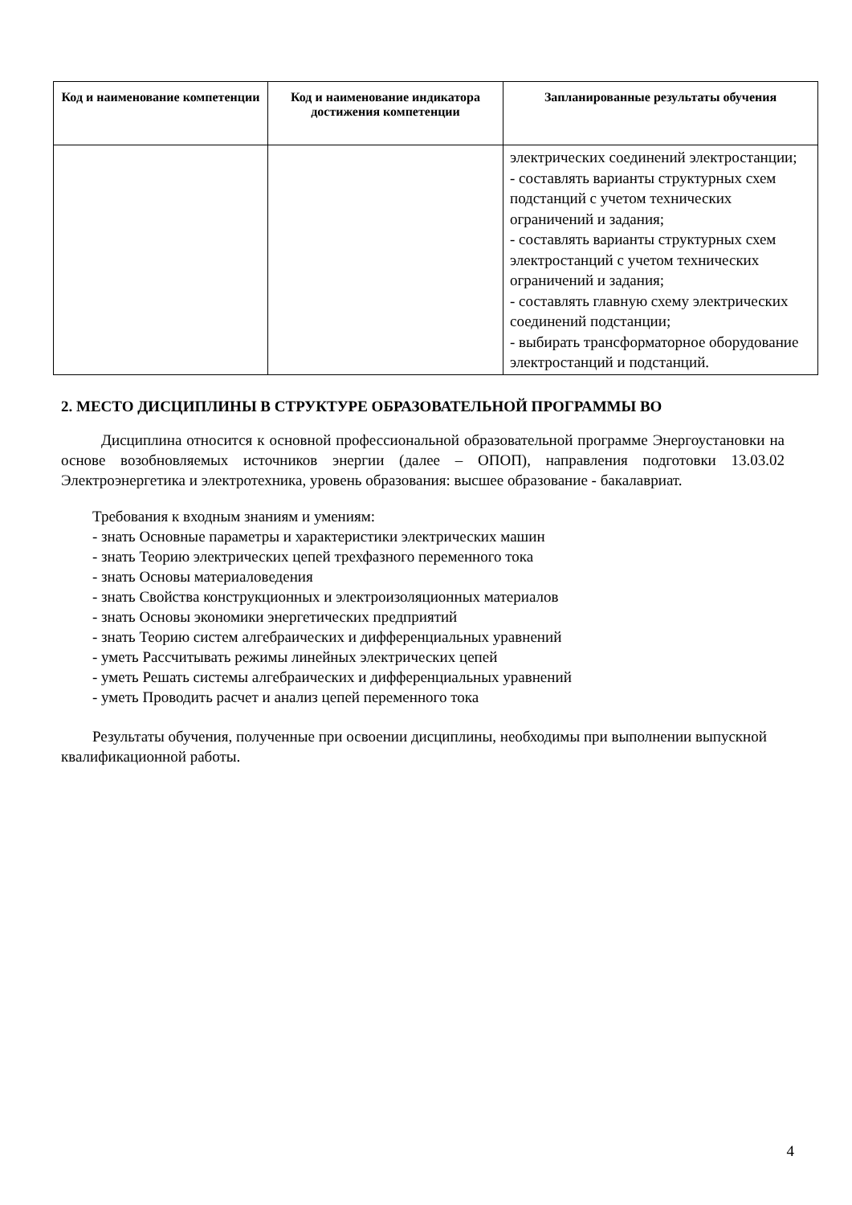| Код и наименование компетенции | Код и наименование индикатора достижения компетенции | Запланированные результаты обучения |
| --- | --- | --- |
| | | электрических соединений электростанции; - составлять варианты структурных схем подстанций с учетом технических ограничений и задания; - составлять варианты структурных схем электростанций с учетом технических ограничений и задания; - составлять главную схему электрических соединений подстанции; - выбирать трансформаторное оборудование электростанций и подстанций. |
2. МЕСТО ДИСЦИПЛИНЫ В СТРУКТУРЕ ОБРАЗОВАТЕЛЬНОЙ ПРОГРАММЫ ВО
Дисциплина относится к основной профессиональной образовательной программе Энергоустановки на основе возобновляемых источников энергии (далее – ОПОП), направления подготовки 13.03.02 Электроэнергетика и электротехника, уровень образования: высшее образование - бакалавриат.
Требования к входным знаниям и умениям:
- знать Основные параметры и характеристики электрических машин
- знать Теорию электрических цепей трехфазного переменного тока
- знать Основы материаловедения
- знать Свойства конструкционных и электроизоляционных материалов
- знать Основы экономики энергетических предприятий
- знать Теорию систем алгебраических и дифференциальных уравнений
- уметь Рассчитывать режимы линейных электрических цепей
- уметь Решать системы алгебраических и дифференциальных уравнений
- уметь Проводить расчет и анализ цепей переменного тока
Результаты обучения, полученные при освоении дисциплины, необходимы при выполнении выпускной квалификационной работы.
4